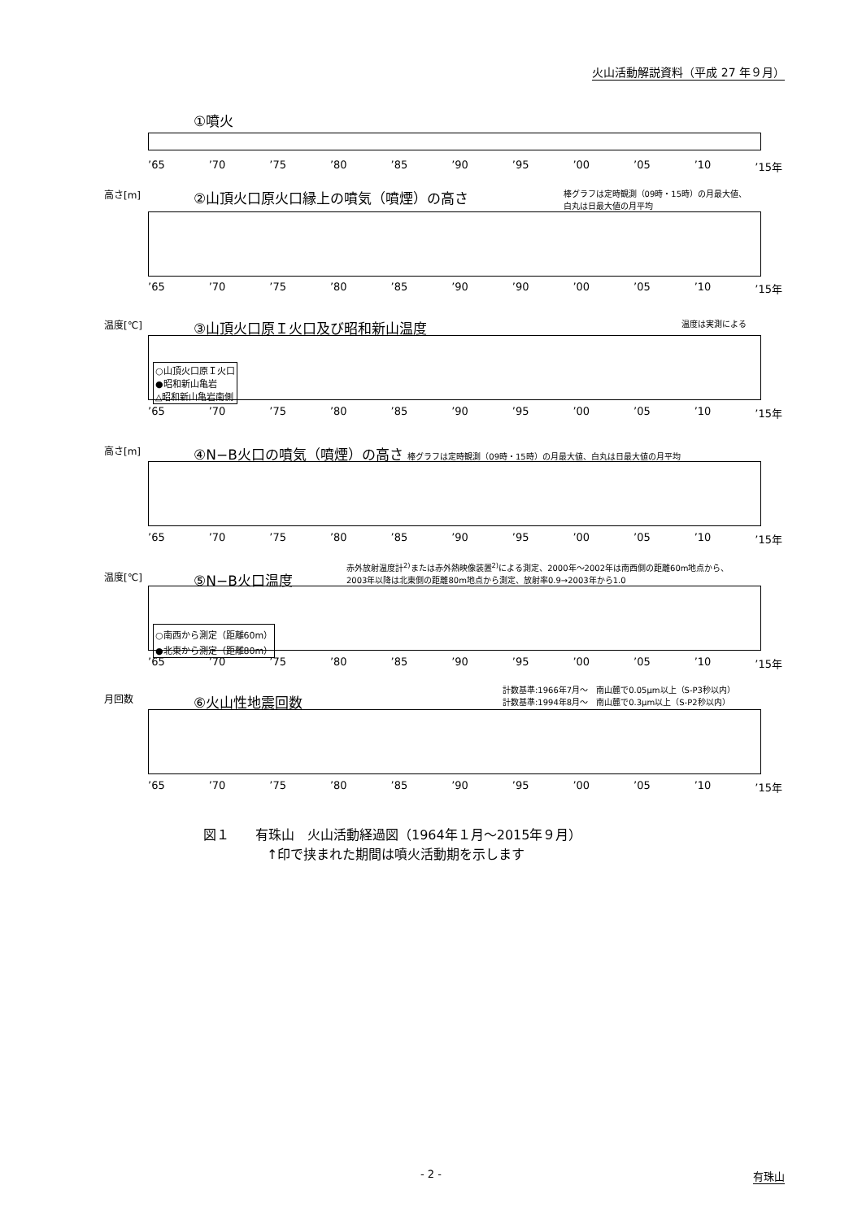火山活動解説資料（平成 27 年９月）
①噴火
’65 ’70 ’75 ’80 ’85 ’90 ’95 ’00 ’05 ’10 ’15年
高さ[m]
②山頂火口原火口縁上の噴気（噴煙）の高さ
棒グラフは定時観測（09時・15時）の月最大値、
白丸は日最大値の月平均
’65 ’70 ’75 ’80 ’85 ’90 ’90 ’00 ’05 ’10 ’15年
温度[℃]
③山頂火口原Ｉ火口及び昭和新山温度
温度は実測による
○山頂火口原Ｉ火口
●昭和新山亀岩
△昭和新山亀岩南側
’65 ’70 ’75 ’80 ’85 ’90 ’95 ’00 ’05 ’10 ’15年
高さ[m]
④N−B火口の噴気（噴煙）の高さ 棒グラフは定時観測（09時・15時）の月最大値、白丸は日最大値の月平均
’65 ’70 ’75 ’80 ’85 ’90 ’95 ’00 ’05 ’10 ’15年
温度[℃]
⑤N−B火口温度
赤外放射温度計<sup>2)</sup>または赤外熱映像装置<sup>2)</sup>による測定、2000年～2002年は南西側の距離60m地点から、
2003年以降は北東側の距離80m地点から測定、放射率0.9→2003年から1.0
○南西から測定（距離60m）
●北東から測定（距離80m）
’65 ’70 ’75 ’80 ’85 ’90 ’95 ’00 ’05 ’10 ’15年
月回数
⑥火山性地震回数
計数基準:1966年7月～　南山麓で0.05μm以上（S-P3秒以内）
計数基準:1994年8月～　南山麓で0.3μm以上（S-P2秒以内）
’65 ’70 ’75 ’80 ’85 ’90 ’95 ’00 ’05 ’10 ’15年
図１　　有珠山　火山活動経過図（1964年１月～2015年９月）
↑印で挟まれた期間は噴火活動期を示します
- 2 - 有珠山